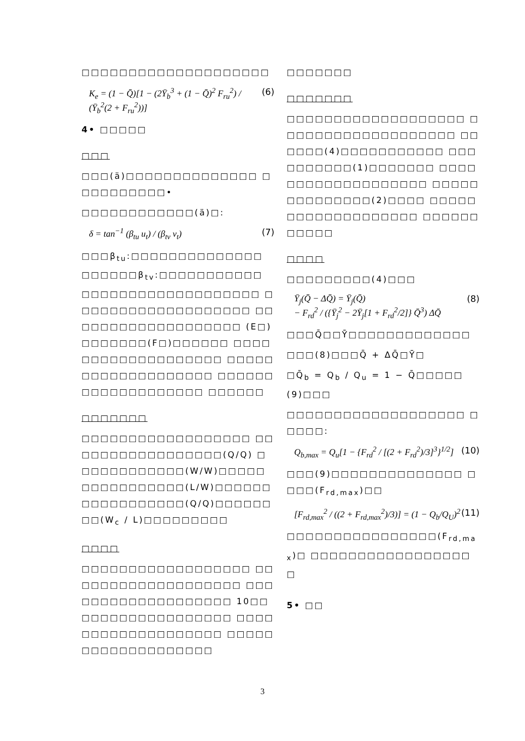□□□□□□□□□□□□□□□□□□□□
K<sub>e</sub> = (1 − Q̄)[1 − (2Ȳ<sub>b</sub><sup>3</sup> + (1 − Q̄)<sup>2</sup> F<sub>ru</sub><sup>2</sup>) / (Ȳ<sub>b</sub><sup>2</sup>(2 + F<sub>ru</sub><sup>2</sup>))] (6)
4• □□□□□
□□□
□□□(ä)□□□□□□□□□□□□□□ □□□□□□□□□□•
□□□□□□□□□□□□(ä)□:
δ = tan<sup>−1</sup> (β<sub>tu</sub> u<sub>t</sub>) / (β<sub>tv</sub> v<sub>t</sub>) (7)
□□□β<sub>tu</sub>:□□□□□□□□□□□□□□ □□□□□□β<sub>tv</sub>:□□□□□□□□□□□ □□□□□□□□□□□□□□□□□□□ □□□□□□□□□□□□□□□□□□□ □□□□□□□□□□□□□□□□□□□ (E□)□□□□□□□(F□)□□□□□□ □□□□□□□□□□□□□□□□□□□ □□□□□□□□□□□□□□□□□□□ □□□□□□□□□□□□□□□□□□□ □□□□□□
□□□□□□□
□□□□□□□□□□□□□□□□□□ □□□□□□□□□□□□□□□□□(Q/Q) □□□□□□□□□□□□(W/W)□□□□□ □□□□□□□□□□□(L/W)□□□□□□ □□□□□□□□□□□(Q/Q)□□□□□□ □□(W<sub>c</sub> / L)□□□□□□□□□
□□□□
□□□□□□□□□□□□□□□□□□ □□□□□□□□□□□□□□□□□□□ □□□□□□□□□□□□□□□□□□□ 10□□□□□□□□□□□□□□□□□□ □□□□□□□□□□□□□□□□□□□ □□□□□□□□□□□□□□□□□□□
□□□□□□□
□□□□□□□
□□□□□□□□□□□□□□□□□□□ □□□□□□□□□□□□□□□□□□□ □□□□□□(4)□□□□□□□□□□□ □□□□□□□□□□(1)□□□□□□□ □□□□□□□□□□□□□□□□□□□ □□□□□□□□□□□□□□(2)□□□□ □□□□□□□□□□□□□□□□□□□ □□□□□□□□□□□
□□□□
□□□□□□□□□(4)□□□
Ȳ<sub>j</sub>(Q̄ − ΔQ̄) = Ȳ<sub>j</sub>(Q̄)
− F<sub>rd</sub><sup>2</sup> / ({Ȳ<sub>j</sub><sup>2</sup> − 2Ȳ<sub>j</sub>[1 + F<sub>rd</sub><sup>2</sup>/2]} Q̄<sup>3</sup>) ΔQ̄ (8)
□□□Q̄□□Ȳ□□□□□□□□□□□□□
□□□(8)□□□Q̄ + ΔQ̄□Ȳ□
□Q̄<sub>b</sub> = Q<sub>b</sub> / Q<sub>u</sub> = 1 − Q̄□□□□□(9)□□□
□□□□□□□□□□□□□□□□□□□ □□□□□:
Q<sub>b,max</sub> = Q<sub>u</sub>[1 − {F<sub>rd</sub><sup>2</sup> / [(2 + F<sub>rd</sub><sup>2</sup>)/3]<sup>3</sup>}<sup>1/2</sup>] (10)
□□□(9)□□□□□□□□□□□□□□ □□□□(F<sub>rd,max</sub>)□□
[F<sub>rd,max</sub><sup>2</sup> / ((2 + F<sub>rd,max</sub><sup>2</sup>)/3)] = (1 − Q<sub>b</sub>/Q<sub>U</sub>)<sup>2</sup> (11)
□□□□□□□□□□□□□□□□(F<sub>rd,max</sub>)□ □□□□□□□□□□□□□□□□□□
5• □□
3